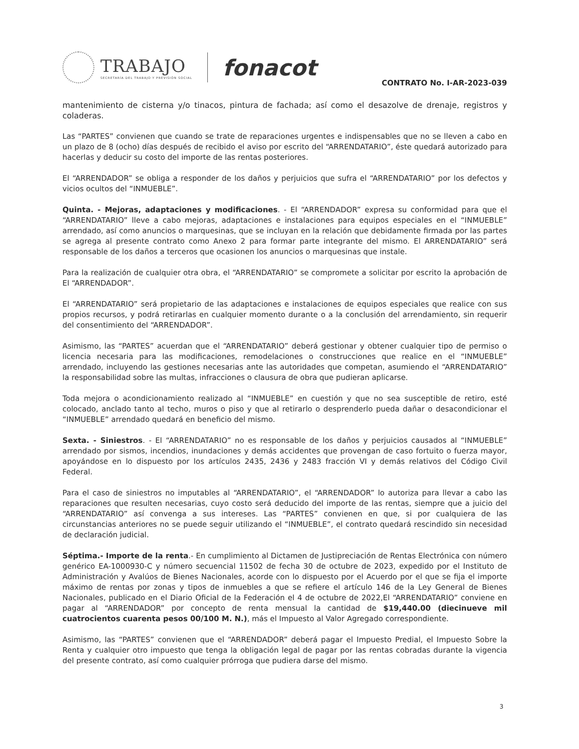TRABAJO
SECRETARÍA DEL TRABAJO Y PREVISIÓN SOCIAL
fonacot
CONTRATO No. I-AR-2023-039
mantenimiento de cisterna y/o tinacos, pintura de fachada; así como el desazolve de drenaje, registros y coladeras.
Las “PARTES” convienen que cuando se trate de reparaciones urgentes e indispensables que no se lleven a cabo en un plazo de 8 (ocho) días después de recibido el aviso por escrito del “ARRENDATARIO”, éste quedará autorizado para hacerlas y deducir su costo del importe de las rentas posteriores.
El “ARRENDADOR” se obliga a responder de los daños y perjuicios que sufra el “ARRENDATARIO” por los defectos y vicios ocultos del “INMUEBLE”.
Quinta. - Mejoras, adaptaciones y modificaciones. - El “ARRENDADOR” expresa su conformidad para que el “ARRENDATARIO” lleve a cabo mejoras, adaptaciones e instalaciones para equipos especiales en el “INMUEBLE” arrendado, así como anuncios o marquesinas, que se incluyan en la relación que debidamente firmada por las partes se agrega al presente contrato como Anexo 2 para formar parte integrante del mismo. El ARRENDATARIO” será responsable de los daños a terceros que ocasionen los anuncios o marquesinas que instale.
Para la realización de cualquier otra obra, el “ARRENDATARIO” se compromete a solicitar por escrito la aprobación de El “ARRENDADOR”.
El “ARRENDATARIO” será propietario de las adaptaciones e instalaciones de equipos especiales que realice con sus propios recursos, y podrá retirarlas en cualquier momento durante o a la conclusión del arrendamiento, sin requerir del consentimiento del “ARRENDADOR”.
Asimismo, las “PARTES” acuerdan que el “ARRENDATARIO” deberá gestionar y obtener cualquier tipo de permiso o licencia necesaria para las modificaciones, remodelaciones o construcciones que realice en el “INMUEBLE” arrendado, incluyendo las gestiones necesarias ante las autoridades que competan, asumiendo el “ARRENDATARIO” la responsabilidad sobre las multas, infracciones o clausura de obra que pudieran aplicarse.
Toda mejora o acondicionamiento realizado al “INMUEBLE” en cuestión y que no sea susceptible de retiro, esté colocado, anclado tanto al techo, muros o piso y que al retirarlo o desprenderlo pueda dañar o desacondicionar el “INMUEBLE” arrendado quedará en beneficio del mismo.
Sexta. - Siniestros. - El “ARRENDATARIO” no es responsable de los daños y perjuicios causados al “INMUEBLE” arrendado por sismos, incendios, inundaciones y demás accidentes que provengan de caso fortuito o fuerza mayor, apoyándose en lo dispuesto por los artículos 2435, 2436 y 2483 fracción VI y demás relativos del Código Civil Federal.
Para el caso de siniestros no imputables al “ARRENDATARIO”, el “ARRENDADOR” lo autoriza para llevar a cabo las reparaciones que resulten necesarias, cuyo costo será deducido del importe de las rentas, siempre que a juicio del “ARRENDATARIO” así convenga a sus intereses. Las “PARTES” convienen en que, si por cualquiera de las circunstancias anteriores no se puede seguir utilizando el “INMUEBLE”, el contrato quedará rescindido sin necesidad de declaración judicial.
Séptima.- Importe de la renta.- En cumplimiento al Dictamen de Justipreciación de Rentas Electrónica con número genérico EA-1000930-C y número secuencial 11502 de fecha 30 de octubre de 2023, expedido por el Instituto de Administración y Avalúos de Bienes Nacionales, acorde con lo dispuesto por el Acuerdo por el que se fija el importe máximo de rentas por zonas y tipos de inmuebles a que se refiere el artículo 146 de la Ley General de Bienes Nacionales, publicado en el Diario Oficial de la Federación el 4 de octubre de 2022,El “ARRENDATARIO” conviene en pagar al “ARRENDADOR” por concepto de renta mensual la cantidad de $19,440.00 (diecinueve mil cuatrocientos cuarenta pesos 00/100 M. N.), más el Impuesto al Valor Agregado correspondiente.
Asimismo, las “PARTES” convienen que el “ARRENDADOR” deberá pagar el Impuesto Predial, el Impuesto Sobre la Renta y cualquier otro impuesto que tenga la obligación legal de pagar por las rentas cobradas durante la vigencia del presente contrato, así como cualquier prórroga que pudiera darse del mismo.
3